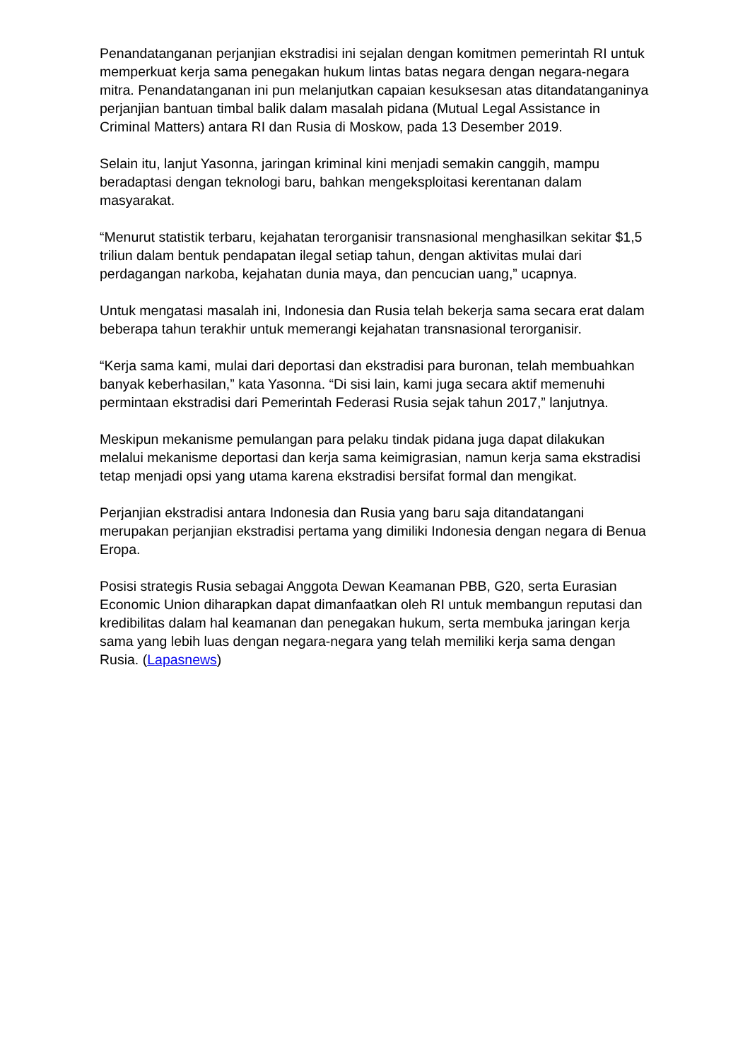Penandatanganan perjanjian ekstradisi ini sejalan dengan komitmen pemerintah RI untuk memperkuat kerja sama penegakan hukum lintas batas negara dengan negara-negara mitra. Penandatanganan ini pun melanjutkan capaian kesuksesan atas ditandatanganinya perjanjian bantuan timbal balik dalam masalah pidana (Mutual Legal Assistance in Criminal Matters) antara RI dan Rusia di Moskow, pada 13 Desember 2019.
Selain itu, lanjut Yasonna, jaringan kriminal kini menjadi semakin canggih, mampu beradaptasi dengan teknologi baru, bahkan mengeksploitasi kerentanan dalam masyarakat.
“Menurut statistik terbaru, kejahatan terorganisir transnasional menghasilkan sekitar $1,5 triliun dalam bentuk pendapatan ilegal setiap tahun, dengan aktivitas mulai dari perdagangan narkoba, kejahatan dunia maya, dan pencucian uang,” ucapnya.
Untuk mengatasi masalah ini, Indonesia dan Rusia telah bekerja sama secara erat dalam beberapa tahun terakhir untuk memerangi kejahatan transnasional terorganisir.
“Kerja sama kami, mulai dari deportasi dan ekstradisi para buronan, telah membuahkan banyak keberhasilan,” kata Yasonna. “Di sisi lain, kami juga secara aktif memenuhi permintaan ekstradisi dari Pemerintah Federasi Rusia sejak tahun 2017,” lanjutnya.
Meskipun mekanisme pemulangan para pelaku tindak pidana juga dapat dilakukan melalui mekanisme deportasi dan kerja sama keimigrasian, namun kerja sama ekstradisi tetap menjadi opsi yang utama karena ekstradisi bersifat formal dan mengikat.
Perjanjian ekstradisi antara Indonesia dan Rusia yang baru saja ditandatangani merupakan perjanjian ekstradisi pertama yang dimiliki Indonesia dengan negara di Benua Eropa.
Posisi strategis Rusia sebagai Anggota Dewan Keamanan PBB, G20, serta Eurasian Economic Union diharapkan dapat dimanfaatkan oleh RI untuk membangun reputasi dan kredibilitas dalam hal keamanan dan penegakan hukum, serta membuka jaringan kerja sama yang lebih luas dengan negara-negara yang telah memiliki kerja sama dengan Rusia. (Lapasnews)